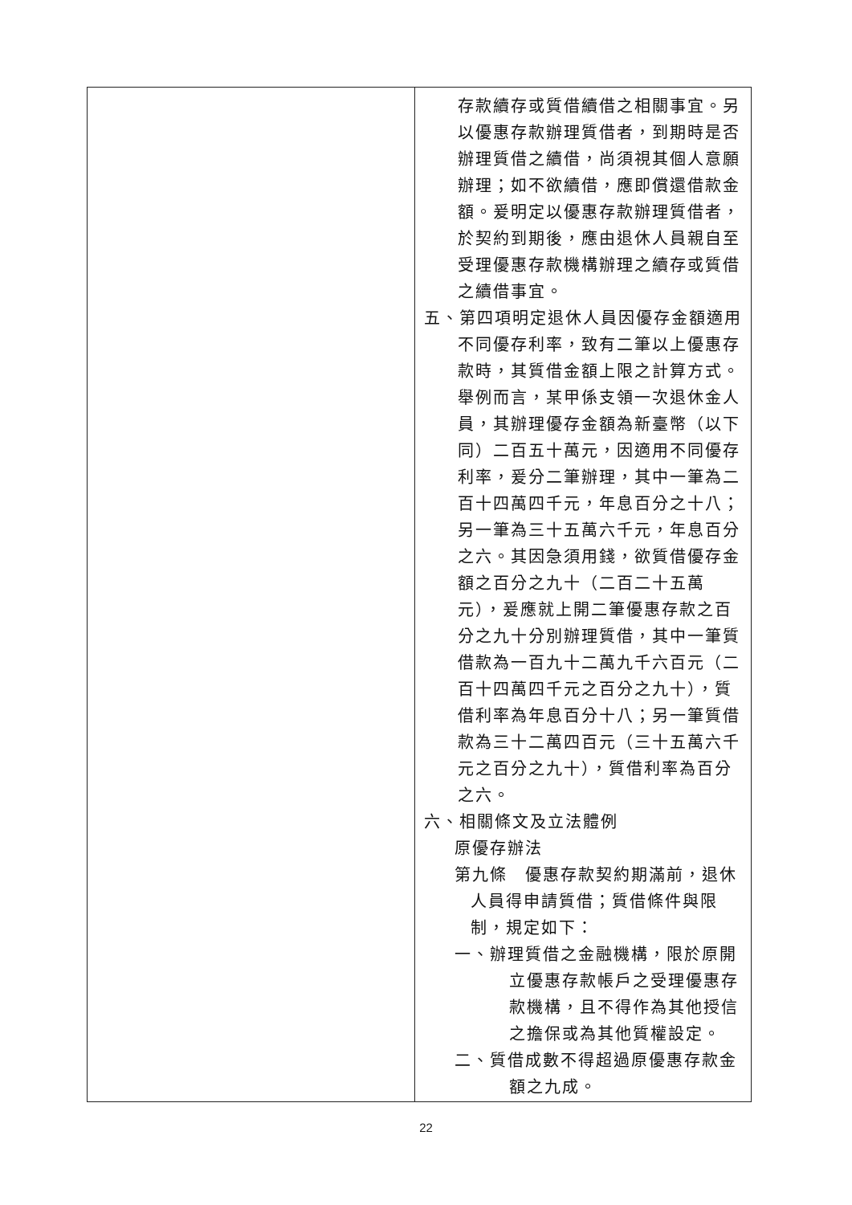| | 存款續存或質借續借之相關事宜。另以優惠存款辦理質借者，到期時是否辦理質借之續借，尚須視其個人意願辦理；如不欲續借，應即償還借款金額。爰明定以優惠存款辦理質借者，於契約到期後，應由退休人員親自至受理優惠存款機構辦理之續存或質借之續借事宜。 五、第四項明定退休人員因優存金額適用不同優存利率，致有二筆以上優惠存款時，其質借金額上限之計算方式。舉例而言，某甲係支領一次退休金人員，其辦理優存金額為新臺幣（以下同）二百五十萬元，因適用不同優存利率，爰分二筆辦理，其中一筆為二百十四萬四千元，年息百分之十八；另一筆為三十五萬六千元，年息百分之六。其因急須用錢，欲質借優存金額之百分之九十（二百二十五萬元），爰應就上開二筆優惠存款之百分之九十分別辦理質借，其中一筆質借款為一百九十二萬九千六百元（二百十四萬四千元之百分之九十），質借利率為年息百分十八；另一筆質借款為三十二萬四百元（三十五萬六千元之百分之九十），質借利率為百分之六。 六、相關條文及立法體例 原優存辦法 第九條 優惠存款契約期滿前，退休人員得申請質借；質借條件與限制，規定如下： 一、辦理質借之金融機構，限於原開立優惠存款帳戶之受理優惠存款機構，且不得作為其他授信之擔保或為其他質權設定。 二、質借成數不得超過原優惠存款金額之九成。 |
22